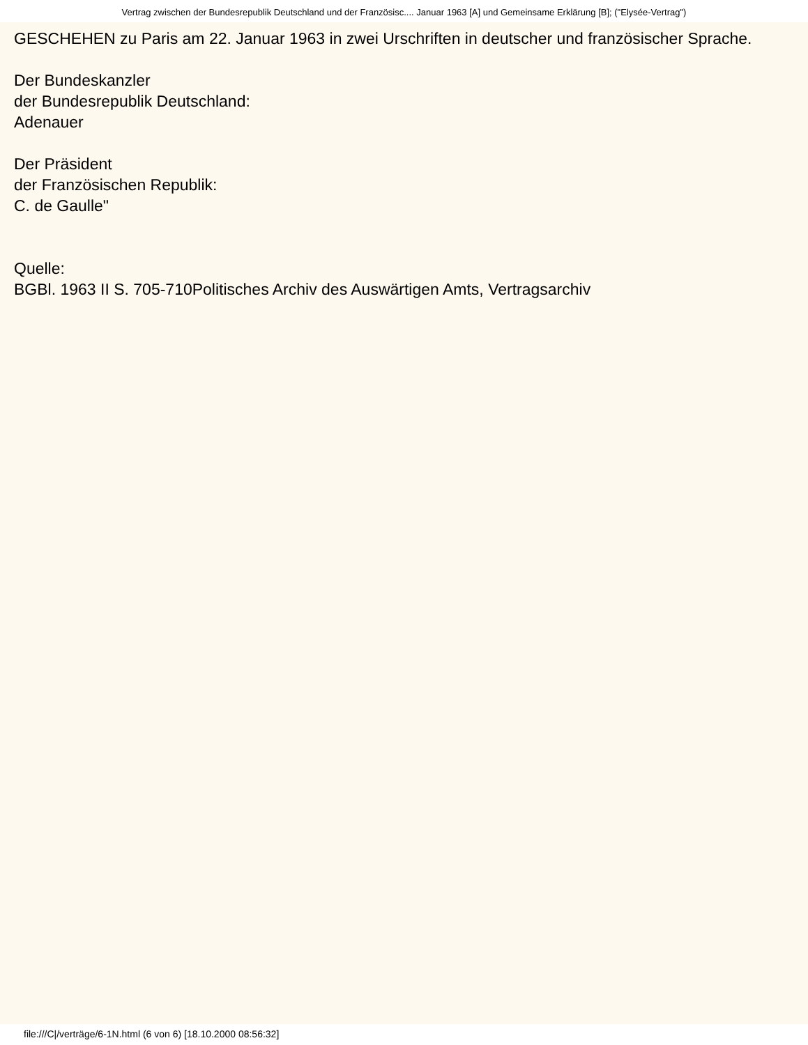Vertrag zwischen der Bundesrepublik Deutschland und der Französisc.... Januar 1963 [A] und Gemeinsame Erklärung [B]; ("Elysée-Vertrag")
GESCHEHEN zu Paris am 22. Januar 1963 in zwei Urschriften in deutscher und französischer Sprache.
Der Bundeskanzler
der Bundesrepublik Deutschland:
Adenauer
Der Präsident
der Französischen Republik:
C. de Gaulle"
Quelle:
BGBl. 1963 II S. 705-710Politisches Archiv des Auswärtigen Amts, Vertragsarchiv
file:///C|/verträge/6-1N.html (6 von 6) [18.10.2000 08:56:32]